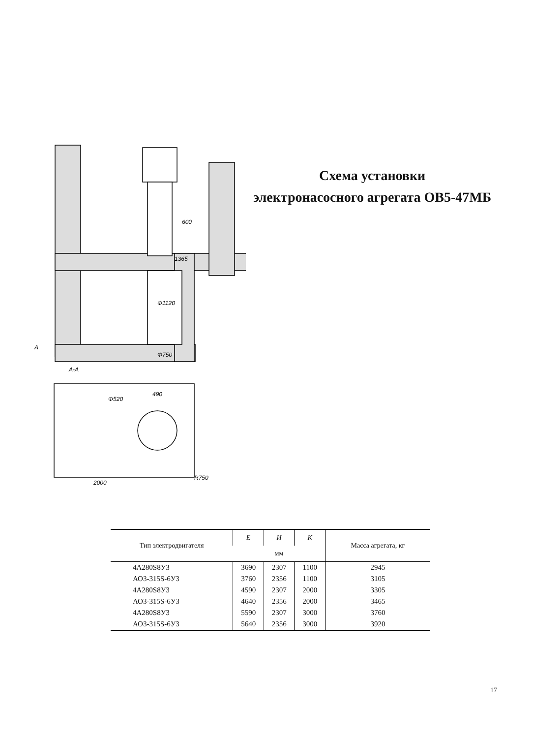Φ1120
Φ750
490
Φ520
2000
R750
600
1365
A
A-A
Схема установки
электронасосного агрегата ОВ5-47МБ
| Тип электродвигателя | Е | И | К | Масса агрегата, кг |
| --- | --- | --- | --- | --- |
| | мм | | | |
| 4А280S8У3 | 3690 | 2307 | 1100 | 2945 |
| АО3-315S-6У3 | 3760 | 2356 | 1100 | 3105 |
| 4А280S8У3 | 4590 | 2307 | 2000 | 3305 |
| АО3-315S-6У3 | 4640 | 2356 | 2000 | 3465 |
| 4А280S8У3 | 5590 | 2307 | 3000 | 3760 |
| АО3-315S-6У3 | 5640 | 2356 | 3000 | 3920 |
17